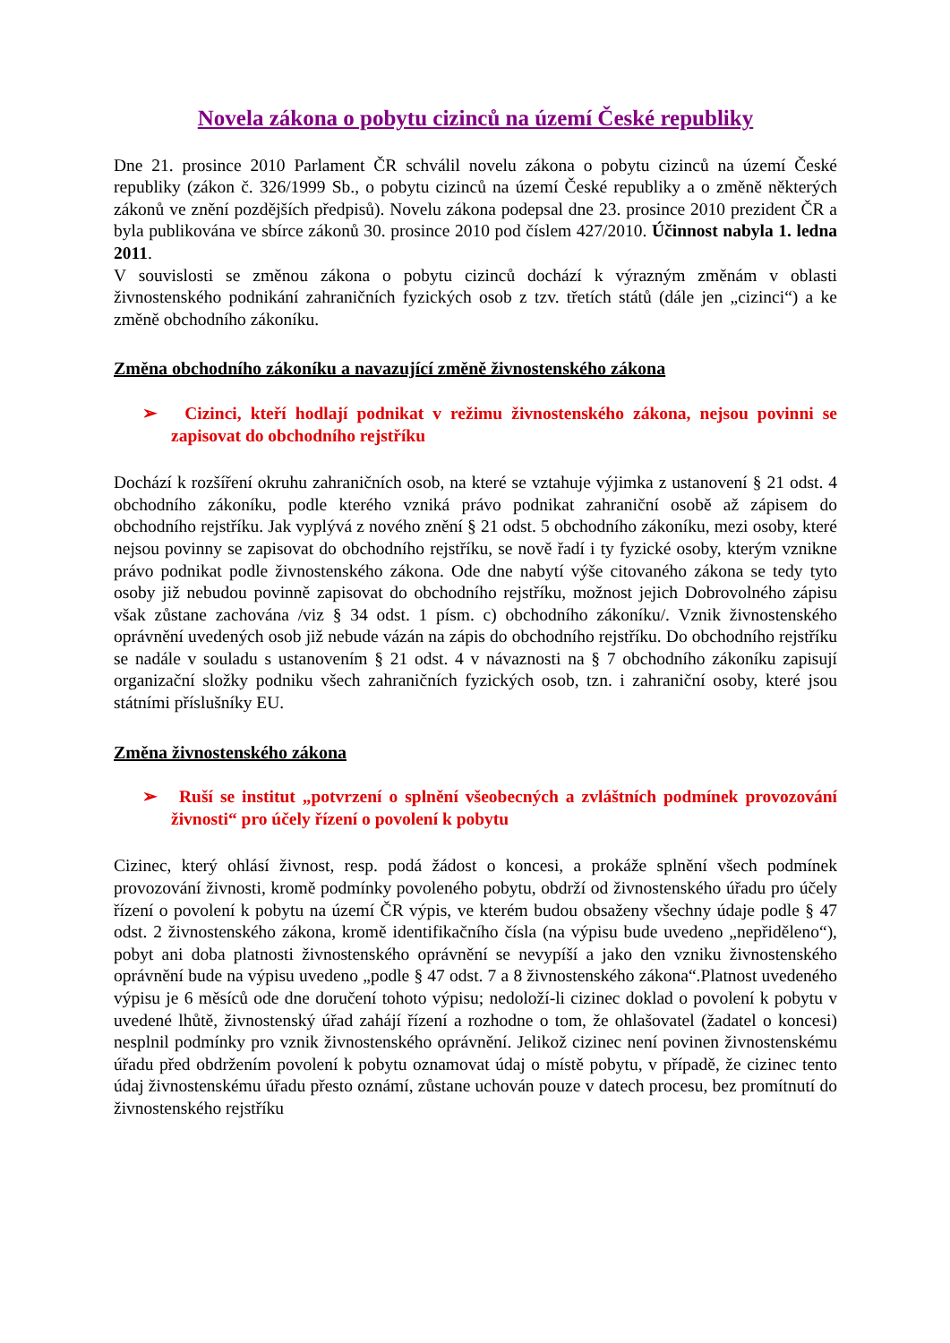Novela zákona o pobytu cizinců na území České republiky
Dne 21. prosince 2010 Parlament ČR schválil novelu zákona o pobytu cizinců na území České republiky (zákon č. 326/1999 Sb., o pobytu cizinců na území České republiky a o změně některých zákonů ve znění pozdějších předpisů). Novelu zákona podepsal dne 23. prosince 2010 prezident ČR a byla publikována ve sbírce zákonů 30. prosince 2010 pod číslem 427/2010. Účinnost nabyla 1. ledna 2011.
V souvislosti se změnou zákona o pobytu cizinců dochází k výrazným změnám v oblasti živnostenského podnikání zahraničních fyzických osob z tzv. třetích států (dále jen „cizinci“) a ke změně obchodního zákoníku.
Změna obchodního zákoníku a navazující změně živnostenského zákona
➢ Cizinci, kteří hodlají podnikat v režimu živnostenského zákona, nejsou povinni se zapisovat do obchodního rejstříku
Dochází k rozšíření okruhu zahraničních osob, na které se vztahuje výjimka z ustanovení § 21 odst. 4 obchodního zákoníku, podle kterého vzniká právo podnikat zahraniční osobě až zápisem do obchodního rejstříku. Jak vyplývá z nového znění § 21 odst. 5 obchodního zákoníku, mezi osoby, které nejsou povinny se zapisovat do obchodního rejstříku, se nově řadí i ty fyzické osoby, kterým vznikne právo podnikat podle živnostenského zákona. Ode dne nabytí výše citovaného zákona se tedy tyto osoby již nebudou povinně zapisovat do obchodního rejstříku, možnost jejich Dobrovolného zápisu však zůstane zachována /viz § 34 odst. 1 písm. c) obchodního zákoníku/. Vznik živnostenského oprávnění uvedených osob již nebude vázán na zápis do obchodního rejstříku. Do obchodního rejstříku se nadále v souladu s ustanovením § 21 odst. 4 v návaznosti na § 7 obchodního zákoníku zapisují organizační složky podniku všech zahraničních fyzických osob, tzn. i zahraniční osoby, které jsou státními příslušníky EU.
Změna živnostenského zákona
➢ Ruší se institut „potvrzení o splnění všeobecných a zvláštních podmínek provozování živnosti“ pro účely řízení o povolení k pobytu
Cizinec, který ohlásí živnost, resp. podá žádost o koncesi, a prokáže splnění všech podmínek provozování živnosti, kromě podmínky povoleného pobytu, obdrží od živnostenského úřadu pro účely řízení o povolení k pobytu na území ČR výpis, ve kterém budou obsaženy všechny údaje podle § 47 odst. 2 živnostenského zákona, kromě identifikačního čísla (na výpisu bude uvedeno „nepřiděleno“), pobyt ani doba platnosti živnostenského oprávnění se nevypíší a jako den vzniku živnostenského oprávnění bude na výpisu uvedeno „podle § 47 odst. 7 a 8 živnostenského zákona“.Platnost uvedeného výpisu je 6 měsíců ode dne doručení tohoto výpisu; nedoloží-li cizinec doklad o povolení k pobytu v uvedené lhůtě, živnostenský úřad zahájí řízení a rozhodne o tom, že ohlašovatel (žadatel o koncesi) nesplnil podmínky pro vznik živnostenského oprávnění. Jelikož cizinec není povinen živnostenskému úřadu před obdržením povolení k pobytu oznamovat údaj o místě pobytu, v případě, že cizinec tento údaj živnostenskému úřadu přesto oznámí, zůstane uchován pouze v datech procesu, bez promítnutí do živnostenského rejstříku